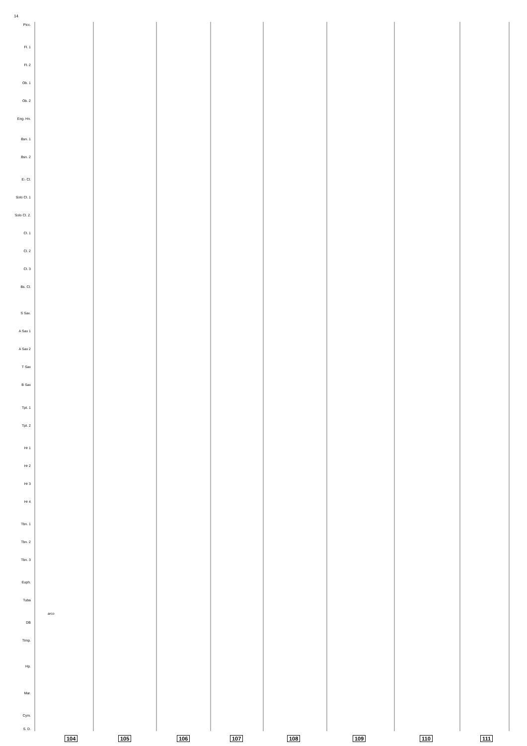14
Picc.
Fl. 1
Fl. 2
Ob. 1
Ob. 2
Eng. Hn.
Bsn. 1
Bsn. 2
E♭ Cl.
Solo Cl. 1
Solo Cl. 2.
Cl. 1
Cl. 2
Cl. 3
Bs. Cl.
S Sax.
A Sax 1
A Sax 2
T Sax
B Sax
Tpt. 1
Tpt. 2
Hr 1
Hr 2
Hr 3
Hr 4
Tbn. 1
Tbn. 2
Tbn. 3
Euph.
Tuba
DB
Timp.
Hp.
Mar.
Cym.
S. D.
arco
104 105 106 107 108 109 110 111